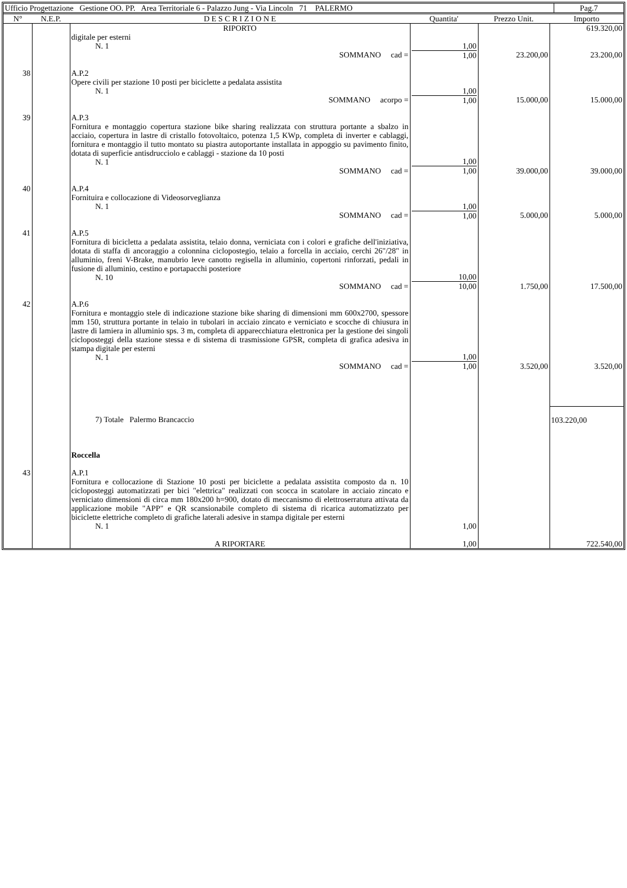| Ufficio Progettazione Gestione OO. PP. Area Territoriale 6 - Palazzo Jung - Via Lincoln 71 PALERMO | Pag.7 |
| N° | N.E.P. | D E S C R I Z I O N E | Quantita' | Prezzo Unit. | Importo |
| --- | --- | --- | --- | --- | --- |
| | | RIPORTO | | | 619.320,00 |
| | | digitale per esterni N. 1 SOMMANO cad = | 1,00 1,00 | 23.200,00 | 23.200,00 |
| 38 | | A.P.2 Opere civili per stazione 10 posti per biciclette a pedalata assistita N. 1 SOMMANO acorpo = | 1,00 1,00 | 15.000,00 | 15.000,00 |
| 39 | | A.P.3 Fornitura e montaggio copertura stazione bike sharing realizzata con struttura portante a sbalzo in acciaio, copertura in lastre di cristallo fotovoltaico, potenza 1,5 KWp, completa di inverter e cablaggi, fornitura e montaggio il tutto montato su piastra autoportante installata in appoggio su pavimento finito, dotata di superficie antisdrucciolo e cablaggi - stazione da 10 posti N. 1 SOMMANO cad = | 1,00 1,00 | 39.000,00 | 39.000,00 |
| 40 | | A.P.4 Fornituira e collocazione di Videosorveglianza N. 1 SOMMANO cad = | 1,00 1,00 | 5.000,00 | 5.000,00 |
| 41 | | A.P.5 Fornitura di bicicletta a pedalata assistita, telaio donna, verniciata con i colori e grafiche dell'iniziativa, dotata di staffa di ancoraggio a colonnina ciclopostegio, telaio a forcella in acciaio, cerchi 26"/28" in alluminio, freni V-Brake, manubrio leve canotto regisella in alluminio, copertoni rinforzati, pedali in fusione di alluminio, cestino e portapacchi posteriore N. 10 SOMMANO cad = | 10,00 10,00 | 1.750,00 | 17.500,00 |
| 42 | | A.P.6 Fornitura e montaggio stele di indicazione stazione bike sharing di dimensioni mm 600x2700, spessore mm 150, struttura portante in telaio in tubolari in acciaio zincato e verniciato e scocche di chiusura in lastre di lamiera in alluminio sps. 3 m, completa di apparecchiatura elettronica per la gestione dei singoli cicloposteggi della stazione stessa e di sistema di trasmissione GPSR, completa di grafica adesiva in stampa digitale per esterni N. 1 SOMMANO cad = | 1,00 1,00 | 3.520,00 | 3.520,00 |
| | | 7) Totale Palermo Brancaccio Roccella | | | 103.220,00 |
| 43 | | A.P.1 Fornitura e collocazione di Stazione 10 posti per biciclette a pedalata assistita composto da n. 10 cicloposteggi automatizzati per bici "elettrica" realizzati con scocca in scatolare in acciaio zincato e verniciato dimensioni di circa mm 180x200 h=900, dotato di meccanismo di elettroserratura attivata da applicazione mobile "APP" e QR scansionabile completo di sistema di ricarica automatizzato per biciclette elettriche completo di grafiche laterali adesive in stampa digitale per esterni N. 1 | 1,00 | | |
| | | A RIPORTARE | 1,00 | | 722.540,00 |